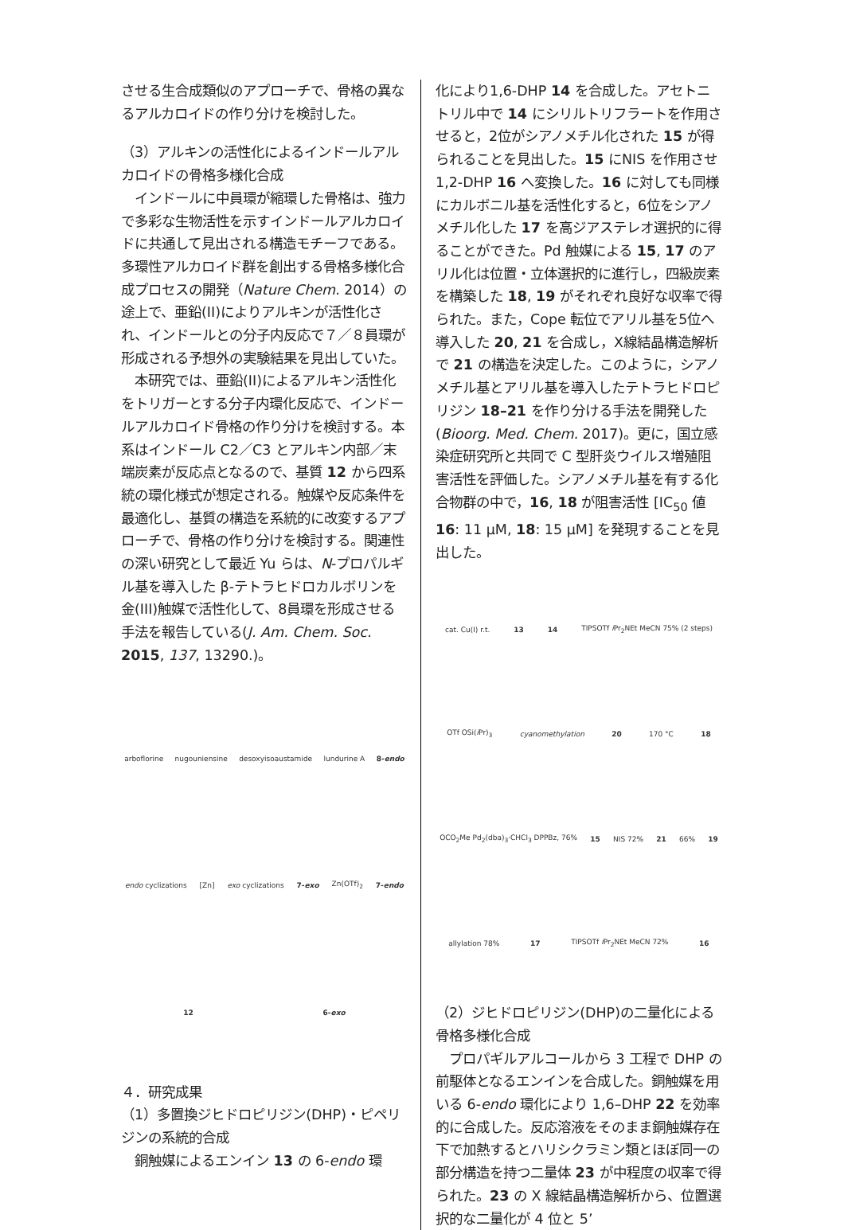させる生合成類似のアプローチで、骨格の異なるアルカロイドの作り分けを検討した。
（3）アルキンの活性化によるインドールアルカロイドの骨格多様化合成
　インドールに中員環が縮環した骨格は、強力で多彩な生物活性を示すインドールアルカロイドに共通して見出される構造モチーフである。多環性アルカロイド群を創出する骨格多様化合成プロセスの開発（Nature Chem. 2014）の途上で、亜鉛(II)によりアルキンが活性化され、インドールとの分子内反応で７／８員環が形成される予想外の実験結果を見出していた。
　本研究では、亜鉛(II)によるアルキン活性化をトリガーとする分子内環化反応で、インドールアルカロイド骨格の作り分けを検討する。本系はインドール C2／C3 とアルキン内部／末端炭素が反応点となるので、基質 12 から四系統の環化様式が想定される。触媒や反応条件を最適化し、基質の構造を系統的に改変するアプローチで、骨格の作り分けを検討する。関連性の深い研究として最近 Yu らは、N-プロパルギル基を導入した β-テトラヒドロカルボリンを金(III)触媒で活性化して、8員環を形成させる手法を報告している(J. Am. Chem. Soc. 2015, 137, 13290.)。
arboflorine nugouniensine desoxyisoaustamide lundurine A 8-endo endo cyclizations [Zn] exo cyclizations 7-exo Zn(OTf)<sub>2</sub> 7-endo 12 6-exo
４．研究成果
（1）多置換ジヒドロピリジン(DHP)・ピペリジンの系統的合成
　銅触媒によるエンイン 13 の 6-endo 環
化により1,6-DHP 14 を合成した。アセトニトリル中で 14 にシリルトリフラートを作用させると，2位がシアノメチル化された 15 が得られることを見出した。15 にNIS を作用させ1,2-DHP 16 へ変換した。16 に対しても同様にカルボニル基を活性化すると，6位をシアノメチル化した 17 を高ジアステレオ選択的に得ることができた。Pd 触媒による 15, 17 のアリル化は位置・立体選択的に進行し，四級炭素を構築した 18, 19 がそれぞれ良好な収率で得られた。また，Cope 転位でアリル基を5位へ導入した 20, 21 を合成し，X線結晶構造解析で 21 の構造を決定した。このように，シアノメチル基とアリル基を導入したテトラヒドロピリジン 18–21 を作り分ける手法を開発した (Bioorg. Med. Chem. 2017)。更に，国立感染症研究所と共同で C 型肝炎ウイルス増殖阻害活性を評価した。シアノメチル基を有する化合物群の中で，16, 18 が阻害活性 [IC<sub>50</sub> 値 16: 11 μM, 18: 15 μM] を発現することを見出した。
cat. Cu(I) r.t. 13 14 TIPSOTf i Pr<sub>2</sub>NEt MeCN 75% (2 steps) OTf OSi(i Pr)<sub>3</sub> cyanomethylation 20 170 °C 18 OCO<sub>2</sub>Me Pd<sub>2</sub>(dba)<sub>3</sub>·CHCl<sub>3</sub> DPPBz, 76% 15 NIS 72% 21 66% 19 allylation 78% 17 TIPSOTf i Pr<sub>2</sub>NEt MeCN 72% 16
（2）ジヒドロピリジン(DHP)の二量化による骨格多様化合成
　プロパギルアルコールから 3 工程で DHP の前駆体となるエンインを合成した。銅触媒を用いる 6-endo 環化により 1,6–DHP 22 を効率的に合成した。反応溶液をそのまま銅触媒存在下で加熱するとハリシクラミン類とほぼ同一の部分構造を持つ二量体 23 が中程度の収率で得られた。23 の X 線結晶構造解析から、位置選択的な二量化が 4 位と 5’